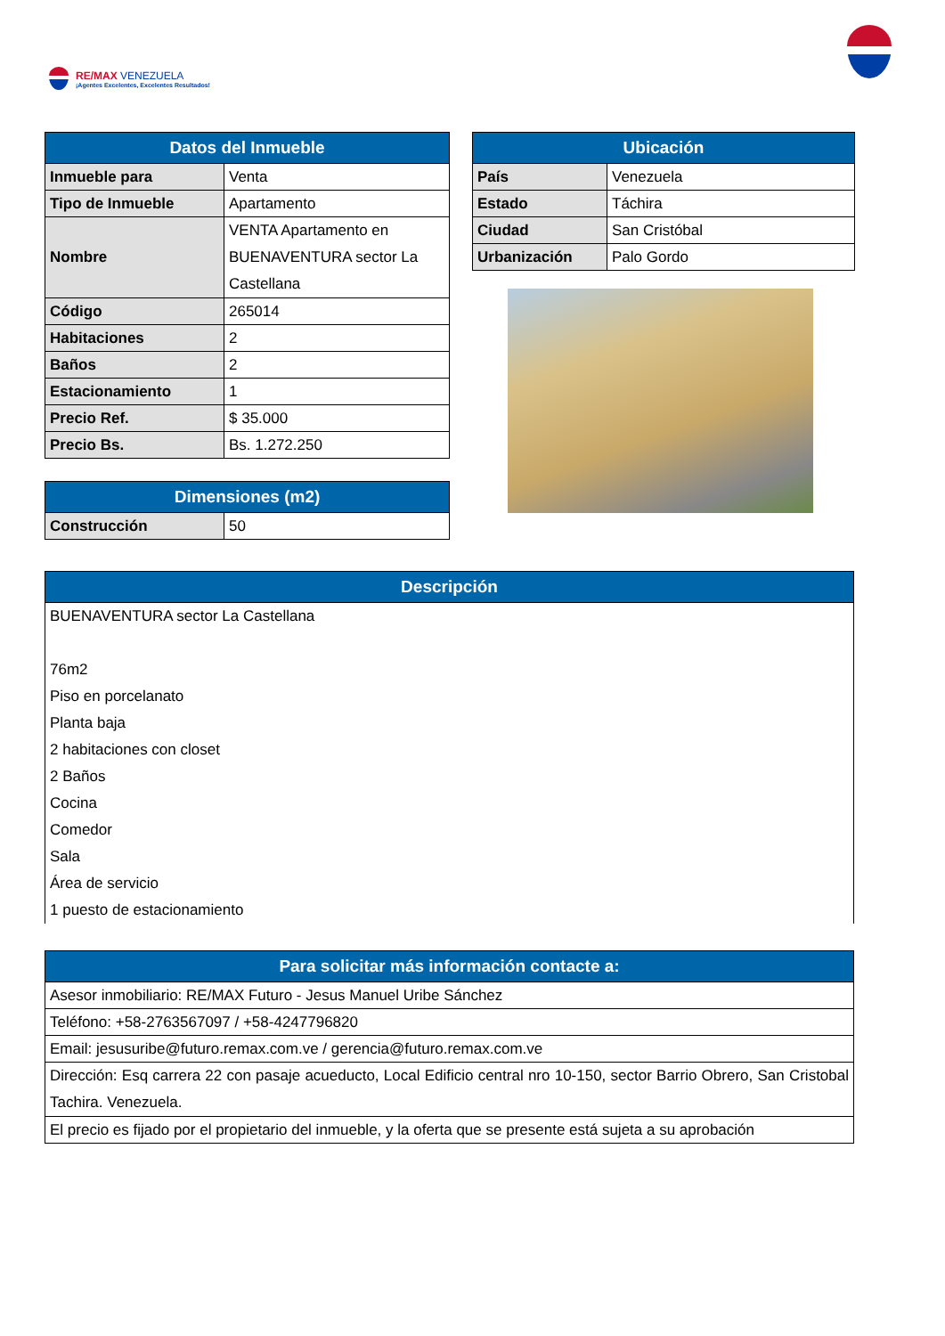RE/MAX VENEZUELA
¡Agentes Excelentes, Excelentes Resultados!
| Datos del Inmueble | |
| --- | --- |
| Inmueble para | Venta |
| Tipo de Inmueble | Apartamento |
| Nombre | VENTA Apartamento en BUENAVENTURA sector La Castellana |
| Código | 265014 |
| Habitaciones | 2 |
| Baños | 2 |
| Estacionamiento | 1 |
| Precio Ref. | $ 35.000 |
| Precio Bs. | Bs. 1.272.250 |
| Dimensiones (m2) | |
| --- | --- |
| Construcción | 50 |
| Ubicación | |
| --- | --- |
| País | Venezuela |
| Estado | Táchira |
| Ciudad | San Cristóbal |
| Urbanización | Palo Gordo |
| Descripción |
| --- |
| BUENAVENTURA sector La Castellana 76m2 Piso en porcelanato Planta baja 2 habitaciones con closet 2 Baños Cocina Comedor Sala Área de servicio 1 puesto de estacionamiento |
| Para solicitar más información contacte a: |
| --- |
| Asesor inmobiliario: RE/MAX Futuro - Jesus Manuel Uribe Sánchez |
| Teléfono: +58-2763567097 / +58-4247796820 |
| Email: jesusuribe@futuro.remax.com.ve / gerencia@futuro.remax.com.ve |
| Dirección: Esq carrera 22 con pasaje acueducto, Local Edificio central nro 10-150, sector Barrio Obrero, San Cristobal Tachira. Venezuela. |
| El precio es fijado por el propietario del inmueble, y la oferta que se presente está sujeta a su aprobación |